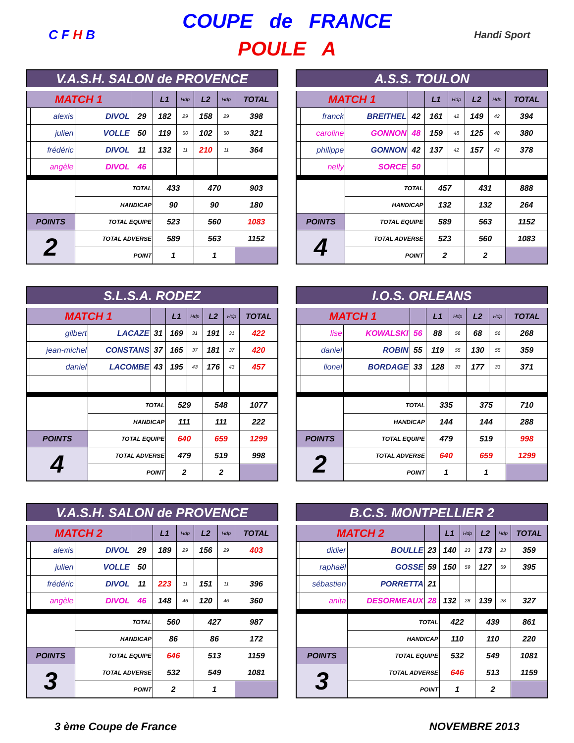C F H B
COUPE de FRANCE
POULE A
Handi Sport
| V.A.S.H. SALON de PROVENCE | | | | | | | | |
| --- | --- | --- | --- | --- | --- | --- | --- | --- |
| MATCH 1 | | | | L1 | Hdp | L2 | Hdp | TOTAL |
| | alexis | DIVOL | 29 | 182 | 29 | 158 | 29 | 398 |
| | julien | VOLLE | 50 | 119 | 50 | 102 | 50 | 321 |
| | frédéric | DIVOL | 11 | 132 | 11 | 210 | 11 | 364 |
| | angèle | DIVOL | 46 | | | | | |
| | | TOTAL | | 433 | | 470 | | 903 |
| | | HANDICAP | | 90 | | 90 | | 180 |
| POINTS | | TOTAL EQUIPE | | 523 | | 560 | | 1083 |
| 2 | | TOTAL ADVERSE | | 589 | | 563 | | 1152 |
| | | POINT | | 1 | | 1 | | |
| A.S.S. TOULON | | | | | | | | |
| --- | --- | --- | --- | --- | --- | --- | --- | --- |
| MATCH 1 | | | | L1 | Hdp | L2 | Hdp | TOTAL |
| | franck | BREITHEL | 42 | 161 | 42 | 149 | 42 | 394 |
| | caroline | GONNON | 48 | 159 | 48 | 125 | 48 | 380 |
| | philippe | GONNON | 42 | 137 | 42 | 157 | 42 | 378 |
| | nelly | SORCE | 50 | | | | | |
| | | TOTAL | | 457 | | 431 | | 888 |
| | | HANDICAP | | 132 | | 132 | | 264 |
| POINTS | | TOTAL EQUIPE | | 589 | | 563 | | 1152 |
| 4 | | TOTAL ADVERSE | | 523 | | 560 | | 1083 |
| | | POINT | | 2 | | 2 | | |
| S.L.S.A. RODEZ | | | | | | | | |
| --- | --- | --- | --- | --- | --- | --- | --- | --- |
| MATCH 1 | | | | L1 | Hdp | L2 | Hdp | TOTAL |
| | gilbert | LACAZE | 31 | 169 | 31 | 191 | 31 | 422 |
| | jean-michel | CONSTANS | 37 | 165 | 37 | 181 | 37 | 420 |
| | daniel | LACOMBE | 43 | 195 | 43 | 176 | 43 | 457 |
| | | TOTAL | | 529 | | 548 | | 1077 |
| | | HANDICAP | | 111 | | 111 | | 222 |
| POINTS | | TOTAL EQUIPE | | 640 | | 659 | | 1299 |
| 4 | | TOTAL ADVERSE | | 479 | | 519 | | 998 |
| | | POINT | | 2 | | 2 | | |
| I.O.S. ORLEANS | | | | | | | | |
| --- | --- | --- | --- | --- | --- | --- | --- | --- |
| MATCH 1 | | | | L1 | Hdp | L2 | Hdp | TOTAL |
| | lise | KOWALSKI | 56 | 88 | 56 | 68 | 56 | 268 |
| | daniel | ROBIN | 55 | 119 | 55 | 130 | 55 | 359 |
| | lionel | BORDAGE | 33 | 128 | 33 | 177 | 33 | 371 |
| | | TOTAL | | 335 | | 375 | | 710 |
| | | HANDICAP | | 144 | | 144 | | 288 |
| POINTS | | TOTAL EQUIPE | | 479 | | 519 | | 998 |
| 2 | | TOTAL ADVERSE | | 640 | | 659 | | 1299 |
| | | POINT | | 1 | | 1 | | |
| V.A.S.H. SALON de PROVENCE | | | | | | | | |
| --- | --- | --- | --- | --- | --- | --- | --- | --- |
| MATCH 2 | | | | L1 | Hdp | L2 | Hdp | TOTAL |
| | alexis | DIVOL | 29 | 189 | 29 | 156 | 29 | 403 |
| | julien | VOLLE | 50 | | | | | |
| | frédéric | DIVOL | 11 | 223 | 11 | 151 | 11 | 396 |
| | angèle | DIVOL | 46 | 148 | 46 | 120 | 46 | 360 |
| | | TOTAL | | 560 | | 427 | | 987 |
| | | HANDICAP | | 86 | | 86 | | 172 |
| POINTS | | TOTAL EQUIPE | | 646 | | 513 | | 1159 |
| 3 | | TOTAL ADVERSE | | 532 | | 549 | | 1081 |
| | | POINT | | 2 | | 1 | | |
| B.C.S. MONTPELLIER 2 | | | | | | | | |
| --- | --- | --- | --- | --- | --- | --- | --- | --- |
| MATCH 2 | | | | L1 | Hdp | L2 | Hdp | TOTAL |
| | didier | BOULLE | 23 | 140 | 23 | 173 | 23 | 359 |
| | raphaël | GOSSE | 59 | 150 | 59 | 127 | 59 | 395 |
| | sébastien | PORRETTA | 21 | | | | | |
| | anita | DESORMEAUX | 28 | 132 | 28 | 139 | 28 | 327 |
| | | TOTAL | | 422 | | 439 | | 861 |
| | | HANDICAP | | 110 | | 110 | | 220 |
| POINTS | | TOTAL EQUIPE | | 532 | | 549 | | 1081 |
| 3 | | TOTAL ADVERSE | | 646 | | 513 | | 1159 |
| | | POINT | | 1 | | 2 | | |
3 ème Coupe de France NOVEMBRE 2013